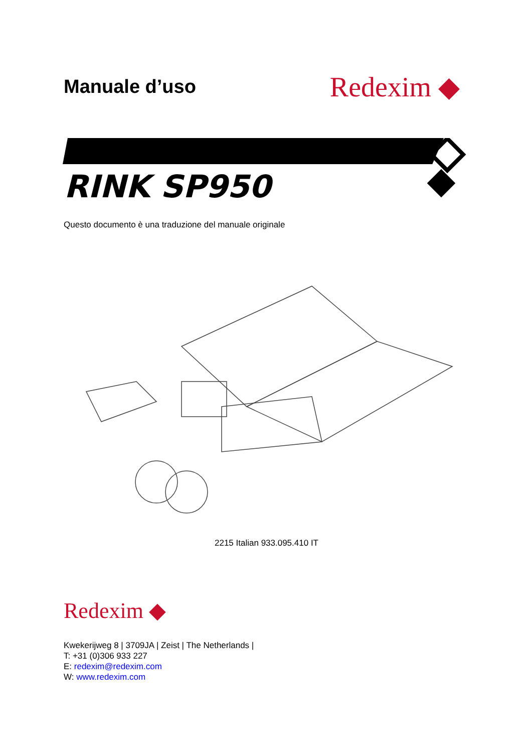Manuale d’uso
Redexim ◆
RINK SP950
Questo documento è una traduzione del manuale originale
2215 Italian 933.095.410 IT
Redexim ◆
Kwekerijweg 8 | 3709JA | Zeist | The Netherlands |
T: +31 (0)306 933 227
E: redexim@redexim.com
W: www.redexim.com